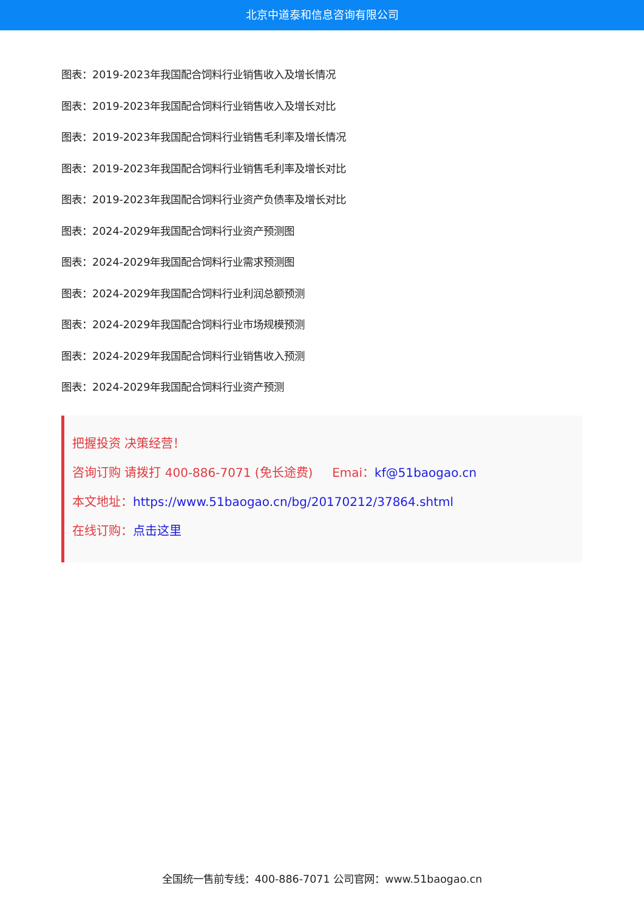北京中道泰和信息咨询有限公司
图表：2019-2023年我国配合饲料行业销售收入及增长情况
图表：2019-2023年我国配合饲料行业销售收入及增长对比
图表：2019-2023年我国配合饲料行业销售毛利率及增长情况
图表：2019-2023年我国配合饲料行业销售毛利率及增长对比
图表：2019-2023年我国配合饲料行业资产负债率及增长对比
图表：2024-2029年我国配合饲料行业资产预测图
图表：2024-2029年我国配合饲料行业需求预测图
图表：2024-2029年我国配合饲料行业利润总额预测
图表：2024-2029年我国配合饲料行业市场规模预测
图表：2024-2029年我国配合饲料行业销售收入预测
图表：2024-2029年我国配合饲料行业资产预测
把握投资 决策经营！
咨询订购 请拨打 400-886-7071 (免长途费) Emai：kf@51baogao.cn
本文地址：https://www.51baogao.cn/bg/20170212/37864.shtml
在线订购：点击这里
全国统一售前专线：400-886-7071 公司官网：www.51baogao.cn